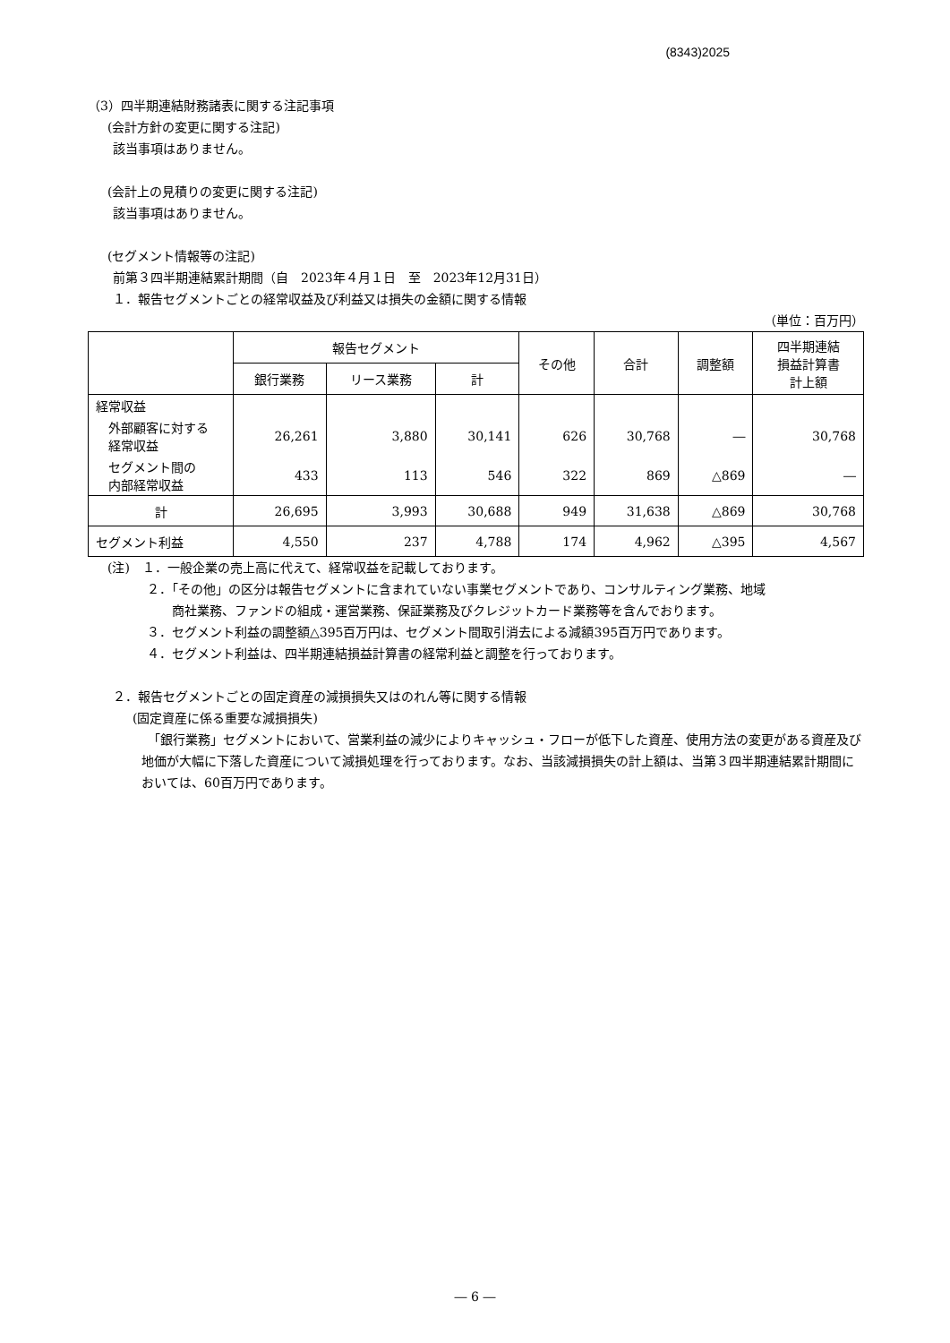(8343)2025
（3）四半期連結財務諸表に関する注記事項
(会計方針の変更に関する注記)
該当事項はありません。
(会計上の見積りの変更に関する注記)
該当事項はありません。
(セグメント情報等の注記)
前第３四半期連結累計期間（自　2023年４月１日　至　2023年12月31日）
１．報告セグメントごとの経常収益及び利益又は損失の金額に関する情報
（単位：百万円）
| | 報告セグメント | | | その他 | 合計 | 調整額 | 四半期連結 損益計算書 計上額 |
| --- | --- | --- | --- | --- | --- | --- | --- |
| | 銀行業務 | リース業務 | 計 | | | | |
| 経常収益 | | | | | | | |
| 外部顧客に対する 経常収益 | 26,261 | 3,880 | 30,141 | 626 | 30,768 | ― | 30,768 |
| セグメント間の 内部経常収益 | 433 | 113 | 546 | 322 | 869 | △869 | ― |
| 計 | 26,695 | 3,993 | 30,688 | 949 | 31,638 | △869 | 30,768 |
| セグメント利益 | 4,550 | 237 | 4,788 | 174 | 4,962 | △395 | 4,567 |
(注)　１．一般企業の売上高に代えて、経常収益を記載しております。
２．「その他」の区分は報告セグメントに含まれていない事業セグメントであり、コンサルティング業務、地域
　　商社業務、ファンドの組成・運営業務、保証業務及びクレジットカード業務等を含んでおります。
３．セグメント利益の調整額△395百万円は、セグメント間取引消去による減額395百万円であります。
４．セグメント利益は、四半期連結損益計算書の経常利益と調整を行っております。
２．報告セグメントごとの固定資産の減損損失又はのれん等に関する情報
(固定資産に係る重要な減損損失)
　「銀行業務」セグメントにおいて、営業利益の減少によりキャッシュ・フローが低下した資産、使用方法の変更がある資産及び地価が大幅に下落した資産について減損処理を行っております。なお、当該減損損失の計上額は、当第３四半期連結累計期間においては、60百万円であります。
― 6 ―